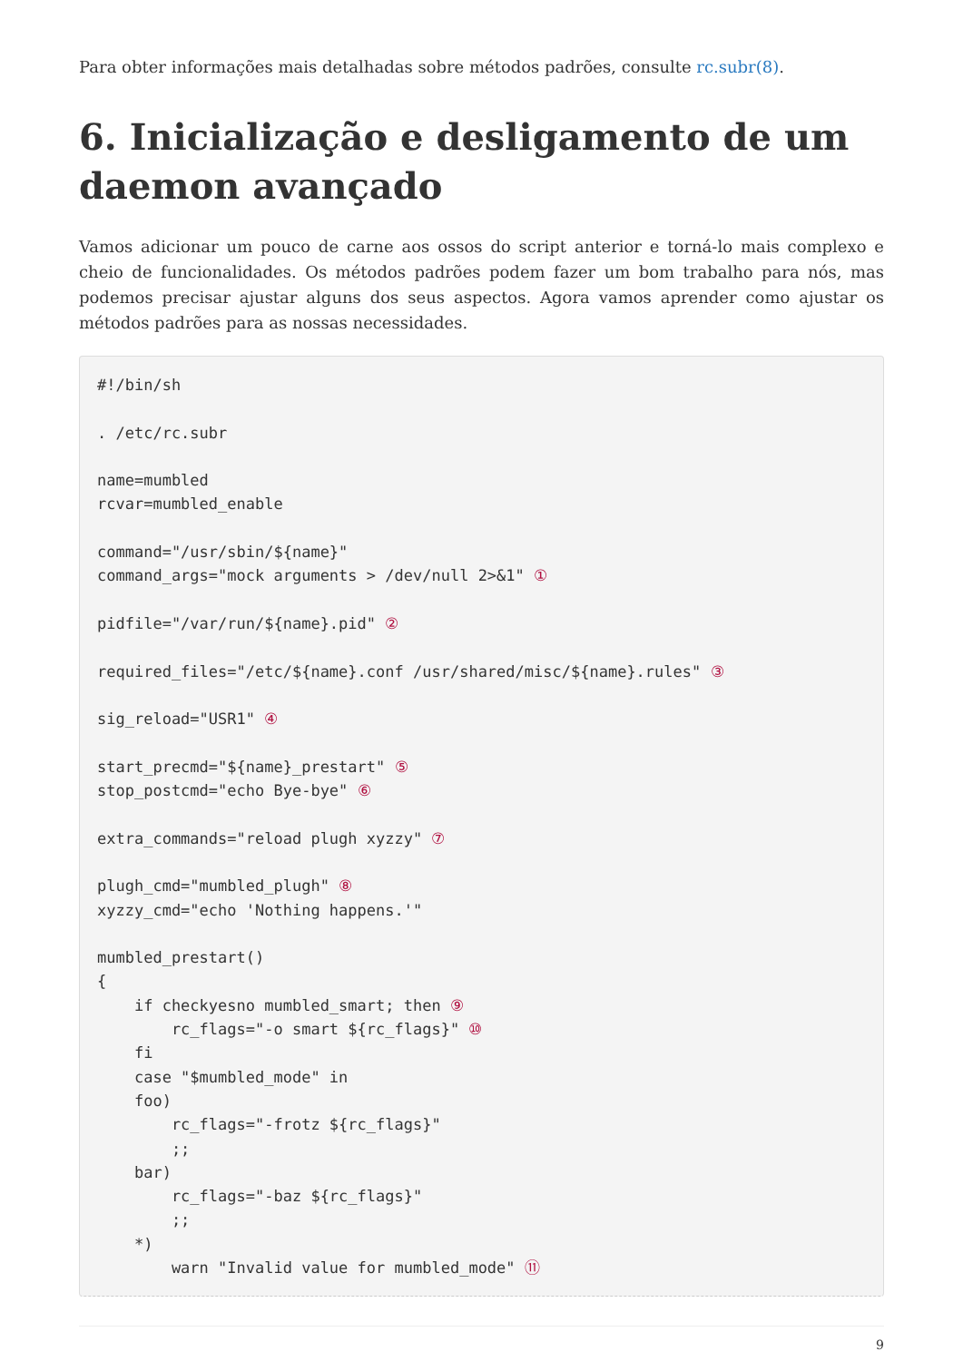Para obter informações mais detalhadas sobre métodos padrões, consulte rc.subr(8).
6. Inicialização e desligamento de um daemon avançado
Vamos adicionar um pouco de carne aos ossos do script anterior e torná-lo mais complexo e cheio de funcionalidades. Os métodos padrões podem fazer um bom trabalho para nós, mas podemos precisar ajustar alguns dos seus aspectos. Agora vamos aprender como ajustar os métodos padrões para as nossas necessidades.
#!/bin/sh

. /etc/rc.subr

name=mumbled
rcvar=mumbled_enable

command="/usr/sbin/${name}"
command_args="mock arguments > /dev/null 2>&1" ①

pidfile="/var/run/${name}.pid" ②

required_files="/etc/${name}.conf /usr/shared/misc/${name}.rules" ③

sig_reload="USR1" ④

start_precmd="${name}_prestart" ⑤
stop_postcmd="echo Bye-bye" ⑥

extra_commands="reload plugh xyzzy" ⑦

plugh_cmd="mumbled_plugh" ⑧
xyzzy_cmd="echo 'Nothing happens.'"

mumbled_prestart()
{
    if checkyesno mumbled_smart; then ⑨
        rc_flags="-o smart ${rc_flags}" ⑩
    fi
    case "$mumbled_mode" in
    foo)
        rc_flags="-frotz ${rc_flags}"
        ;;
    bar)
        rc_flags="-baz ${rc_flags}"
        ;;
    *)
        warn "Invalid value for mumbled_mode" ⑪
9